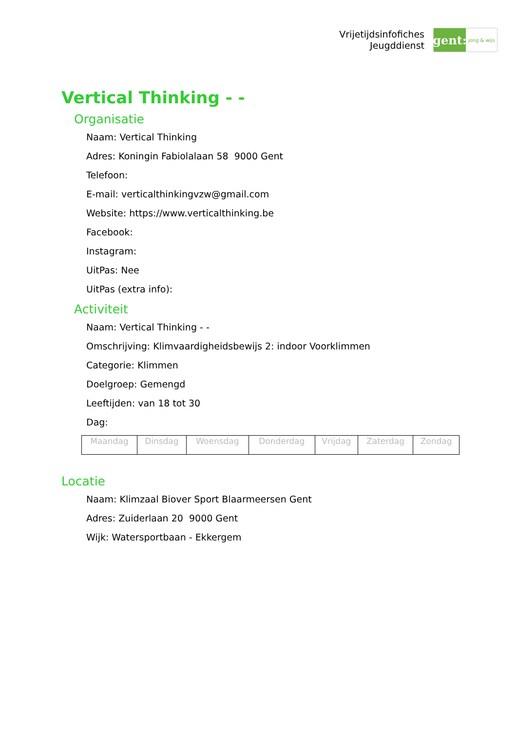Vrijetijdsinfofiches
Jeugddienst
gent:
jong & wijs
Vertical Thinking - -
Organisatie
Naam: Vertical Thinking
Adres: Koningin Fabiolalaan 58 9000 Gent
Telefoon:
E-mail: verticalthinkingvzw@gmail.com
Website: https://www.verticalthinking.be
Facebook:
Instagram:
UitPas: Nee
UitPas (extra info):
Activiteit
Naam: Vertical Thinking - -
Omschrijving: Klimvaardigheidsbewijs 2: indoor Voorklimmen
Categorie: Klimmen
Doelgroep: Gemengd
Leeftijden: van 18 tot 30
Dag:
| Maandag | Dinsdag | Woensdag | Donderdag | Vrijdag | Zaterdag | Zondag |
Locatie
Naam: Klimzaal Biover Sport Blaarmeersen Gent
Adres: Zuiderlaan 20 9000 Gent
Wijk: Watersportbaan - Ekkergem